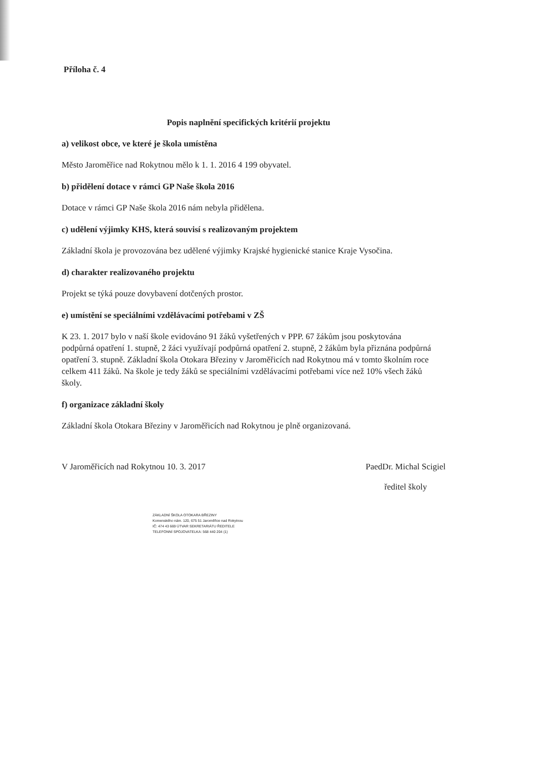Příloha č. 4
Popis naplnění specifických kritérií projektu
a) velikost obce, ve které je škola umístěna
Město Jaroměřice nad Rokytnou mělo k 1. 1. 2016 4 199 obyvatel.
b) přidělení dotace v rámci GP Naše škola 2016
Dotace v rámci GP Naše škola 2016 nám nebyla přidělena.
c) udělení výjimky KHS, která souvisí s realizovaným projektem
Základní škola je provozována bez udělené výjimky Krajské hygienické stanice Kraje Vysočina.
d) charakter realizovaného projektu
Projekt se týká pouze dovybavení dotčených prostor.
e) umístění se speciálními vzdělávacími potřebami v ZŠ
K 23. 1. 2017 bylo v naší škole evidováno 91 žáků vyšetřených v PPP. 67 žákům jsou poskytována podpůrná opatření 1. stupně, 2 žáci využívají podpůrná opatření 2. stupně, 2 žákům byla přiznána podpůrná opatření 3. stupně. Základní škola Otokara Březiny v Jaroměřicích nad Rokytnou má v tomto školním roce celkem 411 žáků. Na škole je tedy žáků se speciálními vzdělávacími potřebami více než 10% všech žáků školy.
f) organizace základní školy
Základní škola Otokara Březiny v Jaroměřicích nad Rokytnou je plně organizovaná.
V Jaroměřicích nad Rokytnou 10. 3. 2017 PaedDr. Michal Scigiel
ředitel školy
ZÁKLADNÍ ŠKOLA OTOKARA BŘEZINY
Komenského nám. 120, 675 51 Jaroměřice nad Rokytnou
IČ: 474 43 669 ÚTVAR SEKRETARIÁTU ŘEDITELE
TELEFONNÍ SPOJOVATELKA: 568 440 204 (1)